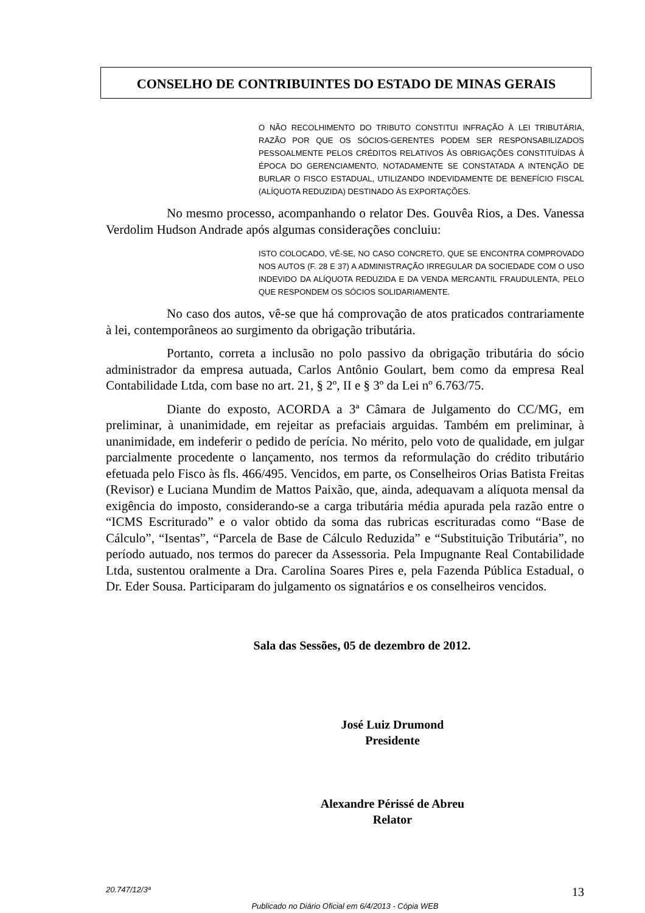CONSELHO DE CONTRIBUINTES DO ESTADO DE MINAS GERAIS
O NÃO RECOLHIMENTO DO TRIBUTO CONSTITUI INFRAÇÃO À LEI TRIBUTÁRIA, RAZÃO POR QUE OS SÓCIOS-GERENTES PODEM SER RESPONSABILIZADOS PESSOALMENTE PELOS CRÉDITOS RELATIVOS ÀS OBRIGAÇÕES CONSTITUÍDAS À ÉPOCA DO GERENCIAMENTO, NOTADAMENTE SE CONSTATADA A INTENÇÃO DE BURLAR O FISCO ESTADUAL, UTILIZANDO INDEVIDAMENTE DE BENEFÍCIO FISCAL (ALÍQUOTA REDUZIDA) DESTINADO ÀS EXPORTAÇÕES.
No mesmo processo, acompanhando o relator Des. Gouvêa Rios, a Des. Vanessa Verdolim Hudson Andrade após algumas considerações concluiu:
ISTO COLOCADO, VÊ-SE, NO CASO CONCRETO, QUE SE ENCONTRA COMPROVADO NOS AUTOS (F. 28 E 37) A ADMINISTRAÇÃO IRREGULAR DA SOCIEDADE COM O USO INDEVIDO DA ALÍQUOTA REDUZIDA E DA VENDA MERCANTIL FRAUDULENTA, PELO QUE RESPONDEM OS SÓCIOS SOLIDARIAMENTE.
No caso dos autos, vê-se que há comprovação de atos praticados contrariamente à lei, contemporâneos ao surgimento da obrigação tributária.
Portanto, correta a inclusão no polo passivo da obrigação tributária do sócio administrador da empresa autuada, Carlos Antônio Goulart, bem como da empresa Real Contabilidade Ltda, com base no art. 21, § 2º, II e § 3º da Lei nº 6.763/75.
Diante do exposto, ACORDA a 3ª Câmara de Julgamento do CC/MG, em preliminar, à unanimidade, em rejeitar as prefaciais arguidas. Também em preliminar, à unanimidade, em indeferir o pedido de perícia. No mérito, pelo voto de qualidade, em julgar parcialmente procedente o lançamento, nos termos da reformulação do crédito tributário efetuada pelo Fisco às fls. 466/495. Vencidos, em parte, os Conselheiros Orias Batista Freitas (Revisor) e Luciana Mundim de Mattos Paixão, que, ainda, adequavam a alíquota mensal da exigência do imposto, considerando-se a carga tributária média apurada pela razão entre o “ICMS Escriturado” e o valor obtido da soma das rubricas escrituradas como “Base de Cálculo”, “Isentas”, “Parcela de Base de Cálculo Reduzida” e “Substituição Tributária”, no período autuado, nos termos do parecer da Assessoria. Pela Impugnante Real Contabilidade Ltda, sustentou oralmente a Dra. Carolina Soares Pires e, pela Fazenda Pública Estadual, o Dr. Eder Sousa. Participaram do julgamento os signatários e os conselheiros vencidos.
Sala das Sessões, 05 de dezembro de 2012.
José Luiz Drumond
Presidente
Alexandre Périssé de Abreu
Relator
20.747/12/3ª 13
Publicado no Diário Oficial em 6/4/2013 - Cópia WEB